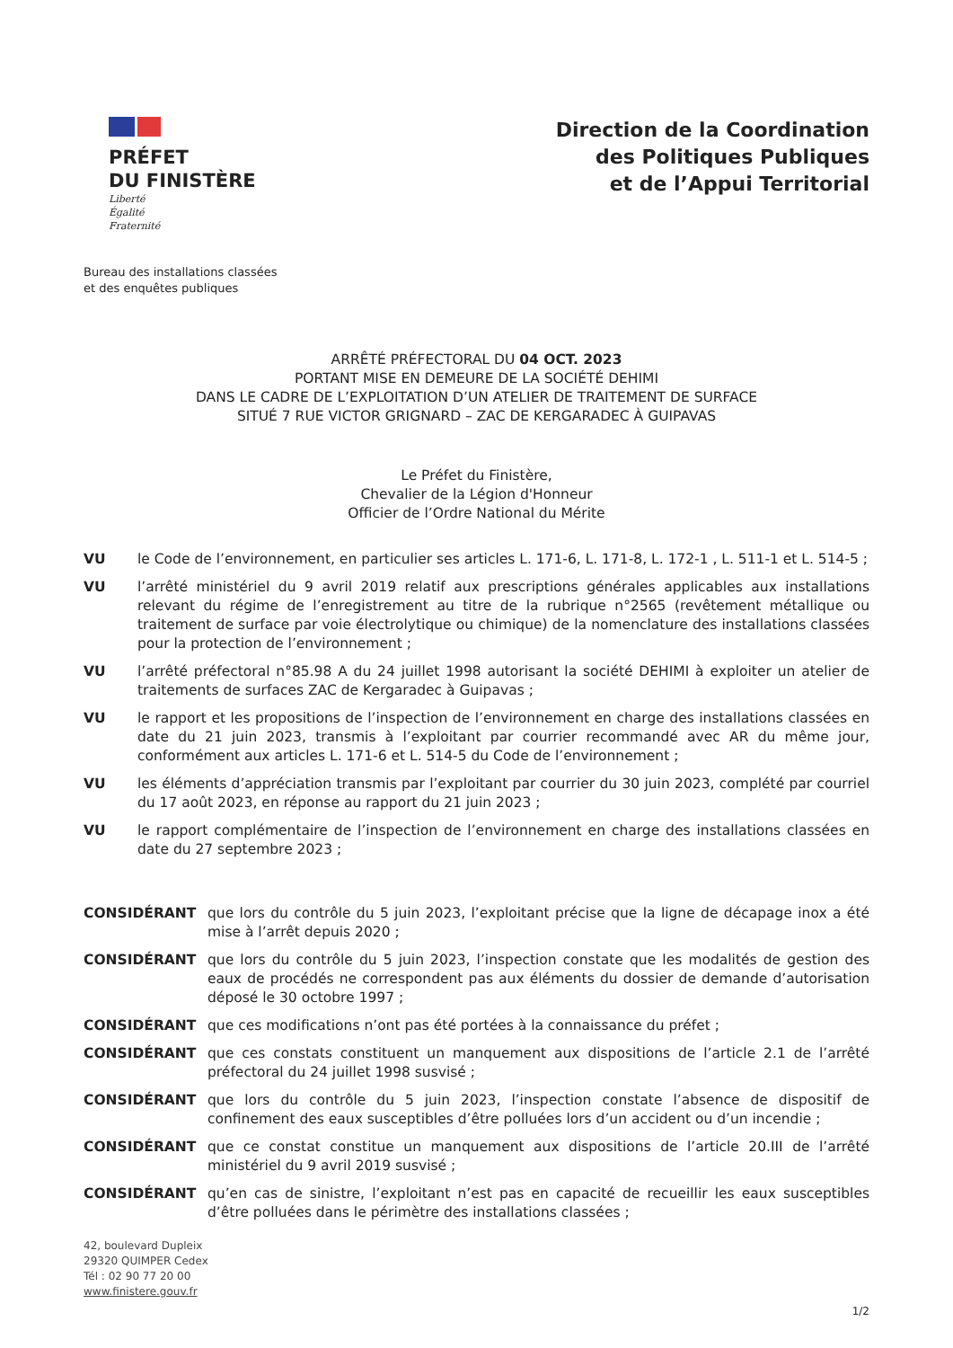PRÉFET
DU FINISTÈRE
Liberté
Égalité
Fraternité
Bureau des installations classées
et des enquêtes publiques
Direction de la Coordination
des Politiques Publiques
et de l’Appui Territorial
ARRÊTÉ PRÉFECTORAL DU 04 OCT. 2023
PORTANT MISE EN DEMEURE DE LA SOCIÉTÉ DEHIMI
DANS LE CADRE DE L’EXPLOITATION D’UN ATELIER DE TRAITEMENT DE SURFACE
SITUÉ 7 RUE VICTOR GRIGNARD – ZAC DE KERGARADEC À GUIPAVAS
Le Préfet du Finistère,
Chevalier de la Légion d'Honneur
Officier de l’Ordre National du Mérite
VU le Code de l’environnement, en particulier ses articles L. 171-6, L. 171-8, L. 172-1 , L. 511-1 et L. 514-5 ;
VU l’arrêté ministériel du 9 avril 2019 relatif aux prescriptions générales applicables aux installations relevant du régime de l’enregistrement au titre de la rubrique n°2565 (revêtement métallique ou traitement de surface par voie électrolytique ou chimique) de la nomenclature des installations classées pour la protection de l’environnement ;
VU l’arrêté préfectoral n°85.98 A du 24 juillet 1998 autorisant la société DEHIMI à exploiter un atelier de traitements de surfaces ZAC de Kergaradec à Guipavas ;
VU le rapport et les propositions de l’inspection de l’environnement en charge des installations classées en date du 21 juin 2023, transmis à l’exploitant par courrier recommandé avec AR du même jour, conformément aux articles L. 171-6 et L. 514-5 du Code de l’environnement ;
VU les éléments d’appréciation transmis par l’exploitant par courrier du 30 juin 2023, complété par courriel du 17 août 2023, en réponse au rapport du 21 juin 2023 ;
VU le rapport complémentaire de l’inspection de l’environnement en charge des installations classées en date du 27 septembre 2023 ;
CONSIDÉRANT que lors du contrôle du 5 juin 2023, l’exploitant précise que la ligne de décapage inox a été mise à l’arrêt depuis 2020 ;
CONSIDÉRANT que lors du contrôle du 5 juin 2023, l’inspection constate que les modalités de gestion des eaux de procédés ne correspondent pas aux éléments du dossier de demande d’autorisation déposé le 30 octobre 1997 ;
CONSIDÉRANT que ces modifications n’ont pas été portées à la connaissance du préfet ;
CONSIDÉRANT que ces constats constituent un manquement aux dispositions de l’article 2.1 de l’arrêté préfectoral du 24 juillet 1998 susvisé ;
CONSIDÉRANT que lors du contrôle du 5 juin 2023, l’inspection constate l’absence de dispositif de confinement des eaux susceptibles d’être polluées lors d’un accident ou d’un incendie ;
CONSIDÉRANT que ce constat constitue un manquement aux dispositions de l’article 20.III de l’arrêté ministériel du 9 avril 2019 susvisé ;
CONSIDÉRANT qu’en cas de sinistre, l’exploitant n’est pas en capacité de recueillir les eaux susceptibles d’être polluées dans le périmètre des installations classées ;
42, boulevard Dupleix
29320 QUIMPER Cedex
Tél : 02 90 77 20 00
www.finistere.gouv.fr
1/2